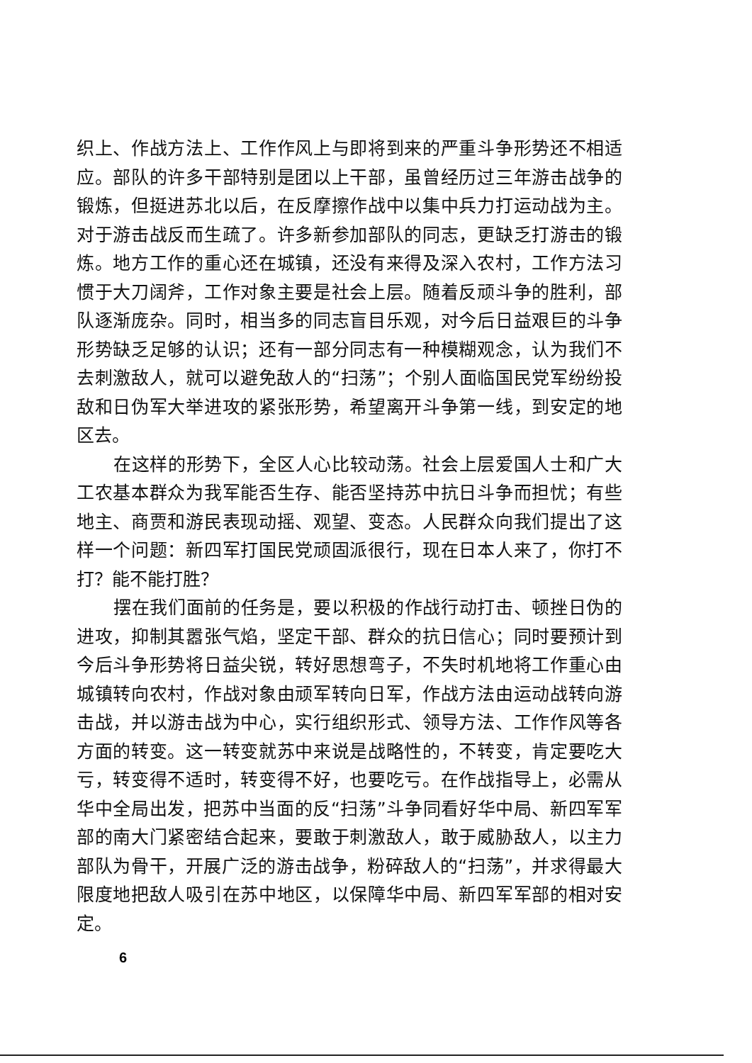织上、作战方法上、工作作风上与即将到来的严重斗争形势还不相适应。部队的许多干部特别是团以上干部，虽曾经历过三年游击战争的锻炼，但挺进苏北以后，在反摩擦作战中以集中兵力打运动战为主。对于游击战反而生疏了。许多新参加部队的同志，更缺乏打游击的锻炼。地方工作的重心还在城镇，还没有来得及深入农村，工作方法习惯于大刀阔斧，工作对象主要是社会上层。随着反顽斗争的胜利，部队逐渐庞杂。同时，相当多的同志盲目乐观，对今后日益艰巨的斗争形势缺乏足够的认识；还有一部分同志有一种模糊观念，认为我们不去刺激敌人，就可以避免敌人的“扫荡”；个别人面临国民党军纷纷投敌和日伪军大举进攻的紧张形势，希望离开斗争第一线，到安定的地区去。
在这样的形势下，全区人心比较动荡。社会上层爱国人士和广大工农基本群众为我军能否生存、能否坚持苏中抗日斗争而担忧；有些地主、商贾和游民表现动摇、观望、变态。人民群众向我们提出了这样一个问题：新四军打国民党顽固派很行，现在日本人来了，你打不打？能不能打胜？
摆在我们面前的任务是，要以积极的作战行动打击、顿挫日伪的进攻，抑制其嚣张气焰，坚定干部、群众的抗日信心；同时要预计到今后斗争形势将日益尖锐，转好思想弯子，不失时机地将工作重心由城镇转向农村，作战对象由顽军转向日军，作战方法由运动战转向游击战，并以游击战为中心，实行组织形式、领导方法、工作作风等各方面的转变。这一转变就苏中来说是战略性的，不转变，肯定要吃大亏，转变得不适时，转变得不好，也要吃亏。在作战指导上，必需从华中全局出发，把苏中当面的反“扫荡”斗争同看好华中局、新四军军部的南大门紧密结合起来，要敢于刺激敌人，敢于威胁敌人，以主力部队为骨干，开展广泛的游击战争，粉碎敌人的“扫荡”，并求得最大限度地把敌人吸引在苏中地区，以保障华中局、新四军军部的相对安定。
6